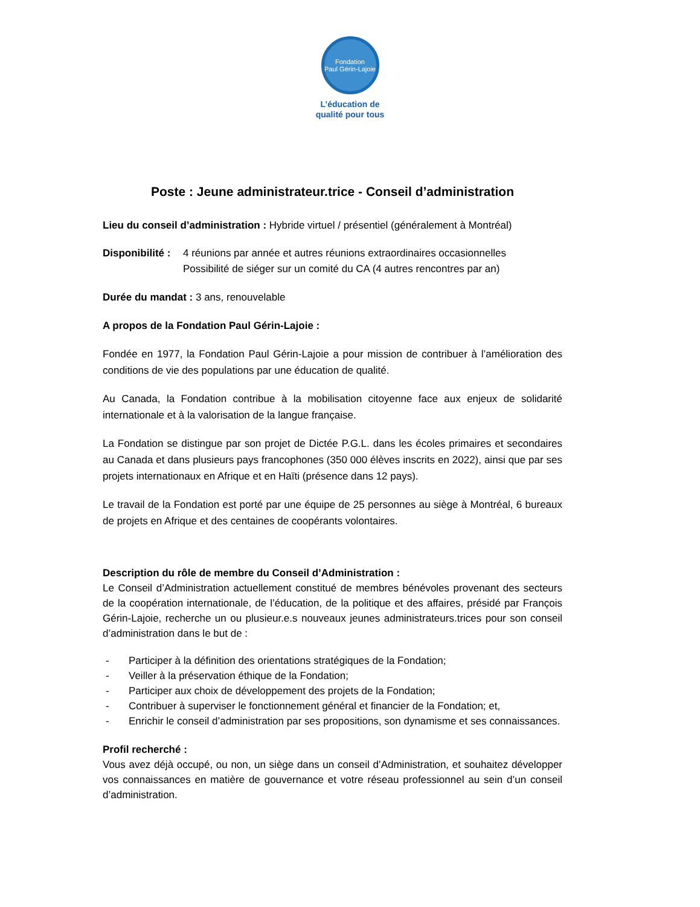Fondation
Paul Gérin-Lajoie
L’éducation de
qualité pour tous
Poste : Jeune administrateur.trice - Conseil d’administration
Lieu du conseil d’administration : Hybride virtuel / présentiel (généralement à Montréal)
Disponibilité :
4 réunions par année et autres réunions extraordinaires occasionnelles
Possibilité de siéger sur un comité du CA (4 autres rencontres par an)
Durée du mandat : 3 ans, renouvelable
A propos de la Fondation Paul Gérin-Lajoie :
Fondée en 1977, la Fondation Paul Gérin-Lajoie a pour mission de contribuer à l’amélioration des conditions de vie des populations par une éducation de qualité.
Au Canada, la Fondation contribue à la mobilisation citoyenne face aux enjeux de solidarité internationale et à la valorisation de la langue française.
La Fondation se distingue par son projet de Dictée P.G.L. dans les écoles primaires et secondaires au Canada et dans plusieurs pays francophones (350 000 élèves inscrits en 2022), ainsi que par ses projets internationaux en Afrique et en Haïti (présence dans 12 pays).
Le travail de la Fondation est porté par une équipe de 25 personnes au siège à Montréal, 6 bureaux de projets en Afrique et des centaines de coopérants volontaires.
Description du rôle de membre du Conseil d’Administration :
Le Conseil d’Administration actuellement constitué de membres bénévoles provenant des secteurs de la coopération internationale, de l’éducation, de la politique et des affaires, présidé par François Gérin-Lajoie, recherche un ou plusieur.e.s nouveaux jeunes administrateurs.trices pour son conseil d’administration dans le but de :
- Participer à la définition des orientations stratégiques de la Fondation;
- Veiller à la préservation éthique de la Fondation;
- Participer aux choix de développement des projets de la Fondation;
- Contribuer à superviser le fonctionnement général et financier de la Fondation; et,
- Enrichir le conseil d’administration par ses propositions, son dynamisme et ses connaissances.
Profil recherché :
Vous avez déjà occupé, ou non, un siège dans un conseil d’Administration, et souhaitez développer vos connaissances en matière de gouvernance et votre réseau professionnel au sein d’un conseil d’administration.